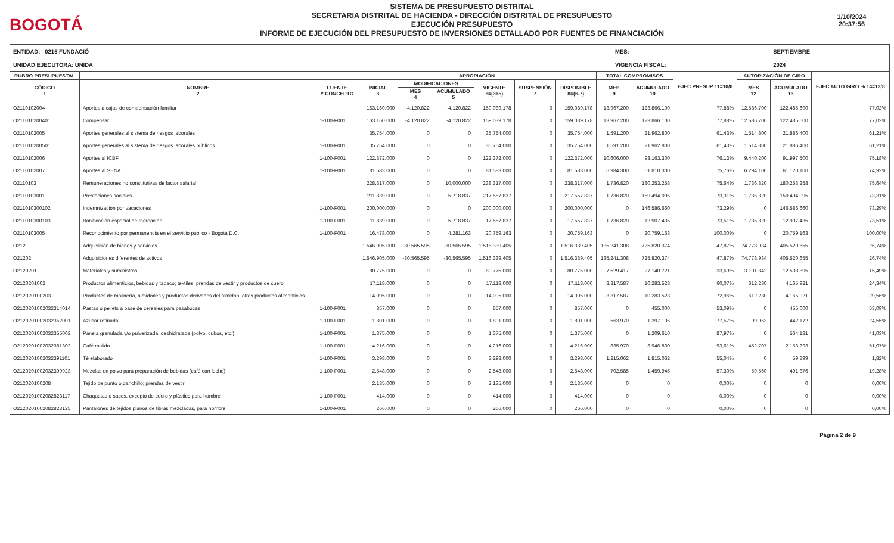BOGOTÁ
SISTEMA DE PRESUPUESTO DISTRITAL
SECRETARIA DISTRITAL DE HACIENDA - DIRECCIÓN DISTRITAL DE PRESUPUESTO
EJECUCIÓN PRESUPUESTO
INFORME DE EJECUCIÓN DEL PRESUPUESTO DE INVERSIONES DETALLADO POR FUENTES DE FINANCIACIÓN
1/10/2024
20:37:56
| ENTIDAD: 0215 FUNDACIÓ | MES: | SEPTIEMBRE |
| UNIDAD EJECUTORA: UNIDA | VIGENCIA FISCAL: | 2024 |
| RUBRO PRESUPUESTAL | | | APROPIACIÓN | | | | | | TOTAL COMPROMISOS | | EJEC PRESUP 11=10/8 | AUTORIZACIÓN DE GIRO | | EJEC AUTO GIRO % 14=13/8 |
| --- | --- | --- | --- | --- | --- | --- | --- | --- | --- | --- | --- | --- | --- | --- |
| CÓDIGO 1 | NOMBRE 2 | FUENTE Y CONCEPTO | INICIAL 3 | MODIFICACIONES | | VIGENTE 6=(3+5) | SUSPENSIÓN 7 | DISPONIBLE 8=(6-7) | MES 9 | ACUMULADO 10 | | MES 12 | ACUMULADO 13 | |
| | | | | MES 4 | ACUMULADO 5 | | | | | | | | | |
| O2110102004 | Aportes a cajas de compensación familiar | | 163.160.000 | -4.120.822 | -4.120.822 | 159.039.178 | 0 | 159.039.178 | 13.967.200 | 123.866.100 | 77,88% | 12.586.700 | 122.485.600 | 77,02% |
| O211010200401 | Compensar | 1-100-F001 | 163.160.000 | -4.120.822 | -4.120.822 | 159.039.178 | 0 | 159.039.178 | 13.967.200 | 123.866.100 | 77,88% | 12.586.700 | 122.485.600 | 77,02% |
| O2110102005 | Aportes generales al sistema de riesgos laborales | | 35.754.000 | 0 | 0 | 35.754.000 | 0 | 35.754.000 | 1.591.200 | 21.962.800 | 61,43% | 1.514.800 | 21.886.400 | 61,21% |
| O211010200501 | Aportes generales al sistema de riesgos laborales públicos | 1-100-F001 | 35.754.000 | 0 | 0 | 35.754.000 | 0 | 35.754.000 | 1.591.200 | 21.962.800 | 61,43% | 1.514.800 | 21.886.400 | 61,21% |
| O2110102006 | Aportes al ICBF | 1-100-F001 | 122.372.000 | 0 | 0 | 122.372.000 | 0 | 122.372.000 | 10.606.000 | 93.163.300 | 76,13% | 9.440.200 | 91.997.500 | 75,18% |
| O2110102007 | Aportes al SENA | 1-100-F001 | 81.583.000 | 0 | 0 | 81.583.000 | 0 | 81.583.000 | 6.984.300 | 61.810.300 | 75,76% | 6.294.100 | 61.120.100 | 74,92% |
| O2110103 | Remuneraciones no constitutivas de factor salarial | | 228.317.000 | 0 | 10.000.000 | 238.317.000 | 0 | 238.317.000 | 1.736.820 | 180.253.258 | 75,64% | 1.736.820 | 180.253.258 | 75,64% |
| O2110103001 | Prestaciones sociales | | 211.839.000 | 0 | 5.718.837 | 217.557.837 | 0 | 217.557.837 | 1.736.820 | 159.494.095 | 73,31% | 1.736.820 | 159.494.095 | 73,31% |
| O211010300102 | Indemnización por vacaciones | 1-100-F001 | 200.000.000 | 0 | 0 | 200.000.000 | 0 | 200.000.000 | 0 | 146.586.660 | 73,29% | 0 | 146.586.660 | 73,29% |
| O211010300103 | Bonificación especial de recreación | 1-100-F001 | 11.839.000 | 0 | 5.718.837 | 17.557.837 | 0 | 17.557.837 | 1.736.820 | 12.907.435 | 73,51% | 1.736.820 | 12.907.435 | 73,51% |
| O2110103005 | Reconocimiento por permanencia en el servicio público - Bogotá D.C. | 1-100-F001 | 16.478.000 | 0 | 4.281.163 | 20.759.163 | 0 | 20.759.163 | 0 | 20.759.163 | 100,00% | 0 | 20.759.163 | 100,00% |
| O212 | Adquisición de bienes y servicios | | 1.546.905.000 | -30.565.595 | -30.565.595 | 1.516.339.405 | 0 | 1.516.339.405 | 135.241.308 | 725.820.374 | 47,87% | 74.778.934 | 405.520.655 | 26,74% |
| O21202 | Adquisiciones diferentes de activos | | 1.546.905.000 | -30.565.595 | -30.565.595 | 1.516.339.405 | 0 | 1.516.339.405 | 135.241.308 | 725.820.374 | 47,87% | 74.778.934 | 405.520.655 | 26,74% |
| O2120201 | Materiales y suministros | | 80.775.000 | 0 | 0 | 80.775.000 | 0 | 80.775.000 | 7.529.417 | 27.140.721 | 33,60% | 3.101.842 | 12.508.895 | 15,49% |
| O2120201002 | Productos alimenticios, bebidas y tabaco; textiles, prendas de vestir y productos de cuero | | 17.118.000 | 0 | 0 | 17.118.000 | 0 | 17.118.000 | 3.317.587 | 10.283.523 | 60,07% | 612.230 | 4.165.921 | 24,34% |
| O212020100203 | Productos de molinería, almidones y productos derivados del almidón; otros productos alimenticios | | 14.095.000 | 0 | 0 | 14.095.000 | 0 | 14.095.000 | 3.317.587 | 10.283.523 | 72,96% | 612.230 | 4.165.921 | 29,56% |
| O2120201002032314014 | Pastas o pellets a base de cereales para pasabocas | 1-100-F001 | 857.000 | 0 | 0 | 857.000 | 0 | 857.000 | 0 | 455.000 | 53,09% | 0 | 455.000 | 53,09% |
| O2120201002032352001 | Azúcar refinada | 1-100-F001 | 1.801.000 | 0 | 0 | 1.801.000 | 0 | 1.801.000 | 563.970 | 1.397.106 | 77,57% | 99.963 | 442.172 | 24,55% |
| O2120201002032355002 | Panela granulada y/o pulverizada, deshidratada (polvo, cubos, etc.) | 1-100-F001 | 1.375.000 | 0 | 0 | 1.375.000 | 0 | 1.375.000 | 0 | 1.209.610 | 87,97% | 0 | 564.181 | 41,03% |
| O2120201002032381302 | Café molido | 1-100-F001 | 4.216.000 | 0 | 0 | 4.216.000 | 0 | 4.216.000 | 835.970 | 3.946.800 | 93,61% | 452.707 | 2.153.293 | 51,07% |
| O2120201002032391101 | Té elaborado | 1-100-F001 | 3.298.000 | 0 | 0 | 3.298.000 | 0 | 3.298.000 | 1.215.062 | 1.815.062 | 55,04% | 0 | 59.899 | 1,82% |
| O2120201002032399923 | Mezclas en polvo para preparación de bebidas (café con leche) | 1-100-F001 | 2.548.000 | 0 | 0 | 2.548.000 | 0 | 2.548.000 | 702.585 | 1.459.945 | 57,30% | 59.560 | 491.376 | 19,28% |
| O212020100208 | Tejido de punto o ganchillo; prendas de vestir | | 2.135.000 | 0 | 0 | 2.135.000 | 0 | 2.135.000 | 0 | 0 | 0,00% | 0 | 0 | 0,00% |
| O2120201002082823117 | Chaquetas o sacos, excepto de cuero y plástico para hombre | 1-100-F001 | 414.000 | 0 | 0 | 414.000 | 0 | 414.000 | 0 | 0 | 0,00% | 0 | 0 | 0,00% |
| O2120201002082823125 | Pantalones de tejidos planos de fibras mezcladas, para hombre | 1-100-F001 | 266.000 | 0 | 0 | 266.000 | 0 | 266.000 | 0 | 0 | 0,00% | 0 | 0 | 0,00% |
Página 2 de 9